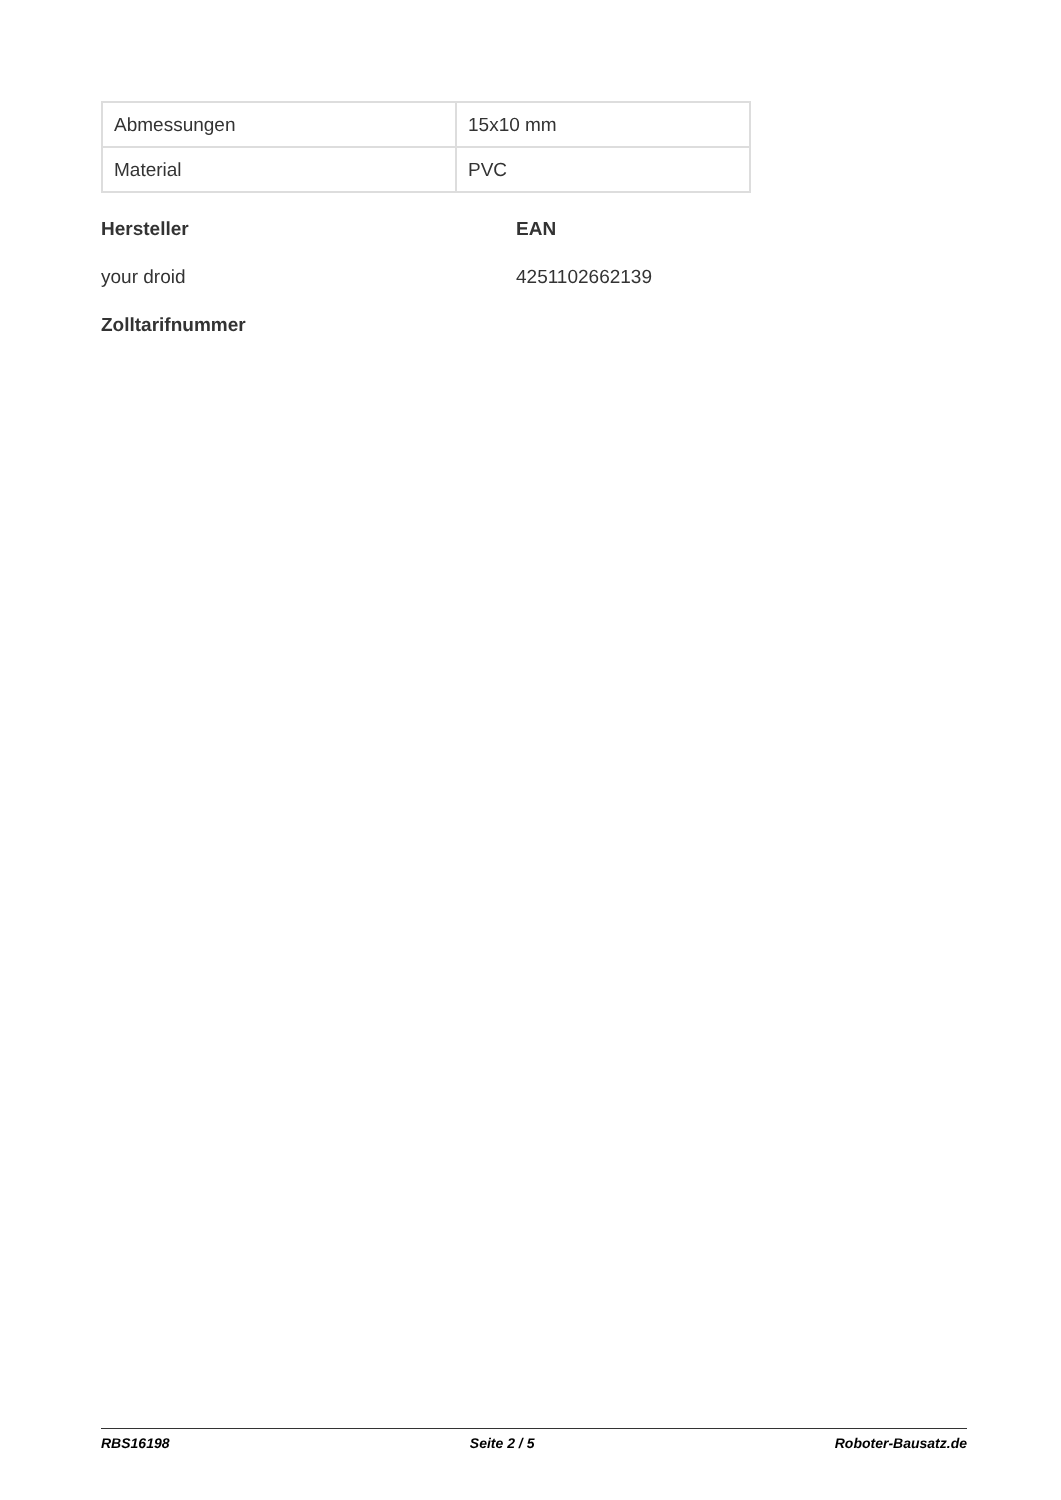| Abmessungen | 15x10 mm |
| Material | PVC |
Hersteller
EAN
your droid
4251102662139
Zolltarifnummer
RBS16198 Seite 2 / 5 Roboter-Bausatz.de